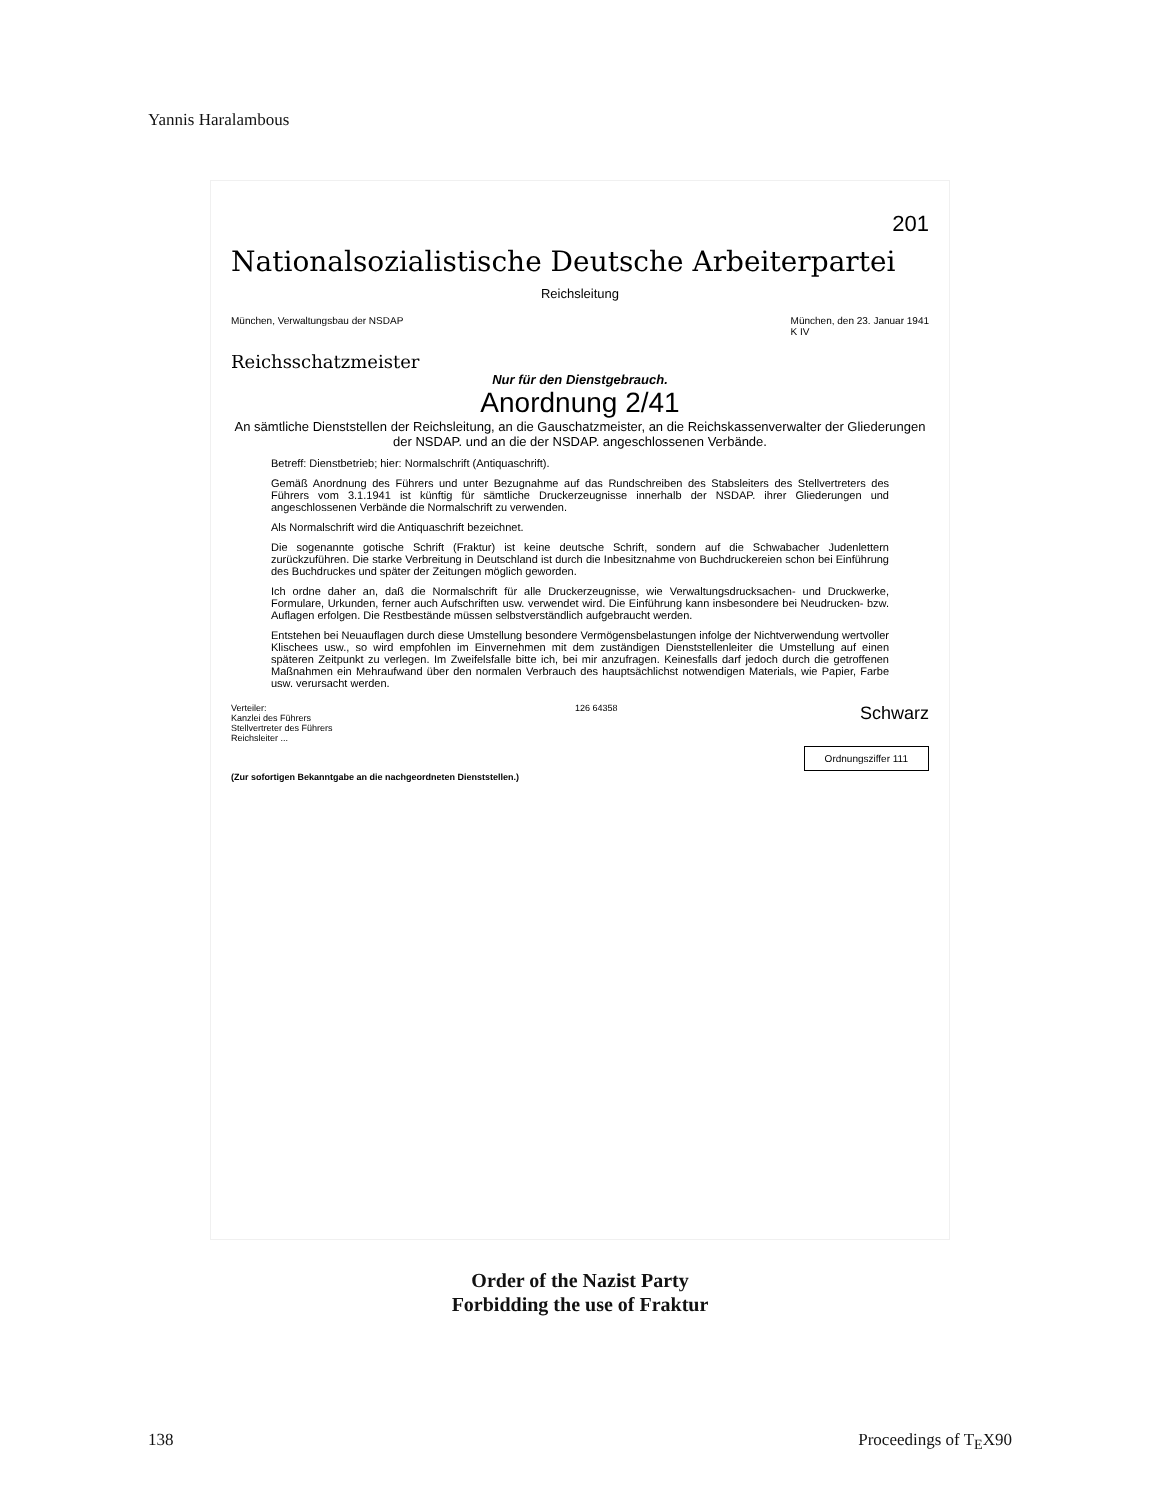Yannis Haralambous
201
Nationalsozialistische Deutsche Arbeiterpartei
Reichsleitung
München, Verwaltungsbau der NSDAP
München, den 23. Januar 1941
K IV
Reichsschatzmeister
Nur für den Dienstgebrauch.
Anordnung 2/41
An sämtliche Dienststellen der Reichsleitung, an die Gauschatzmeister, an die Reichskassenverwalter der Gliederungen der NSDAP. und an die der NSDAP. angeschlossenen Verbände.
Betreff: Dienstbetrieb; hier: Normalschrift (Antiquaschrift).
Gemäß Anordnung des Führers und unter Bezugnahme auf das Rundschreiben des Stabsleiters des Stellvertreters des Führers vom 3.1.1941 ist künftig für sämtliche Druckerzeugnisse innerhalb der NSDAP. ihrer Gliederungen und angeschlossenen Verbände die Normalschrift zu verwenden.
Als Normalschrift wird die Antiquaschrift bezeichnet.
Die sogenannte gotische Schrift (Fraktur) ist keine deutsche Schrift, sondern auf die Schwabacher Judenlettern zurückzuführen. Die starke Verbreitung in Deutschland ist durch die Inbesitznahme von Buchdruckereien schon bei Einführung des Buchdruckes und später der Zeitungen möglich geworden.
Ich ordne daher an, daß die Normalschrift für alle Druckerzeugnisse, wie Verwaltungsdrucksachen- und Druckwerke, Formulare, Urkunden, ferner auch Aufschriften usw. verwendet wird. Die Einführung kann insbesondere bei Neudrucken- bzw. Auflagen erfolgen. Die Restbestände müssen selbstverständlich aufgebraucht werden.
Entstehen bei Neuauflagen durch diese Umstellung besondere Vermögensbelastungen infolge der Nichtverwendung wertvoller Klischees usw., so wird empfohlen im Einvernehmen mit dem zuständigen Dienststellenleiter die Umstellung auf einen späteren Zeitpunkt zu verlegen. Im Zweifelsfalle bitte ich, bei mir anzufragen. Keinesfalls darf jedoch durch die getroffenen Maßnahmen ein Mehraufwand über den normalen Verbrauch des hauptsächlichst notwendigen Materials, wie Papier, Farbe usw. verursacht werden.
Verteiler:
Kanzlei des Führers
Stellvertreter des Führers
Reichsleiter ...
126 64358
Schwarz
Ordnungsziffer 111
(Zur sofortigen Bekanntgabe an die nachgeordneten Dienststellen.)
Order of the Nazist Party
Forbidding the use of Fraktur
138 Proceedings of T<sub>E</sub>X90